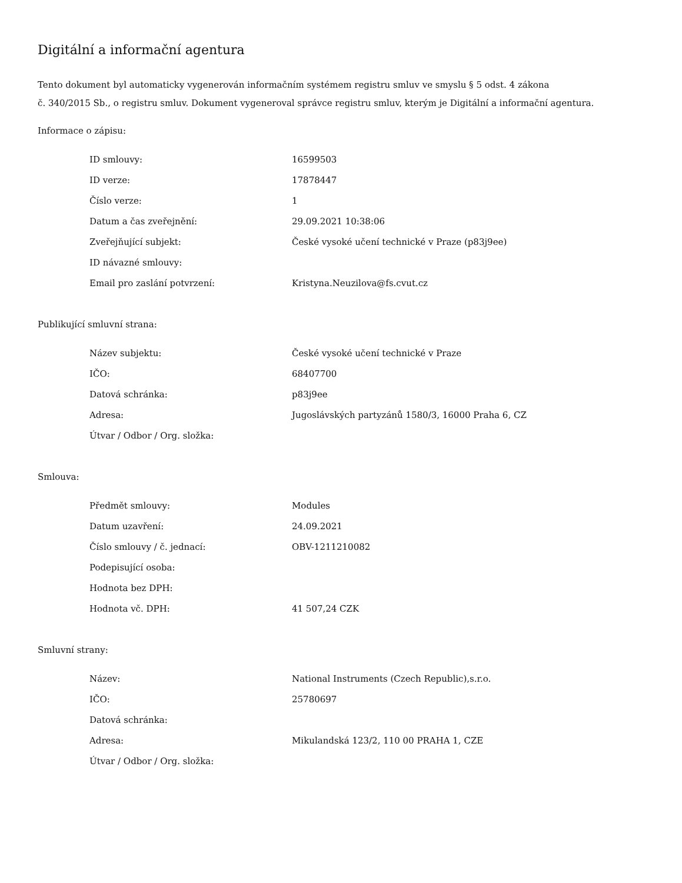Digitální a informační agentura
Tento dokument byl automaticky vygenerován informačním systémem registru smluv ve smyslu § 5 odst. 4 zákona
č. 340/2015 Sb., o registru smluv. Dokument vygeneroval správce registru smluv, kterým je Digitální a informační agentura.
Informace o zápisu:
| ID smlouvy: | 16599503 |
| ID verze: | 17878447 |
| Číslo verze: | 1 |
| Datum a čas zveřejnění: | 29.09.2021 10:38:06 |
| Zveřejňující subjekt: | České vysoké učení technické v Praze (p83j9ee) |
| ID návazné smlouvy: | |
| Email pro zaslání potvrzení: | Kristyna.Neuzilova@fs.cvut.cz |
Publikující smluvní strana:
| Název subjektu: | České vysoké učení technické v Praze |
| IČO: | 68407700 |
| Datová schránka: | p83j9ee |
| Adresa: | Jugoslávských partyzánů 1580/3, 16000 Praha 6, CZ |
| Útvar / Odbor / Org. složka: | |
Smlouva:
| Předmět smlouvy: | Modules |
| Datum uzavření: | 24.09.2021 |
| Číslo smlouvy / č. jednací: | OBV-1211210082 |
| Podepisující osoba: | |
| Hodnota bez DPH: | |
| Hodnota vč. DPH: | 41 507,24 CZK |
Smluvní strany:
| Název: | National Instruments (Czech Republic),s.r.o. |
| IČO: | 25780697 |
| Datová schránka: | |
| Adresa: | Mikulandská 123/2, 110 00 PRAHA 1, CZE |
| Útvar / Odbor / Org. složka: | |